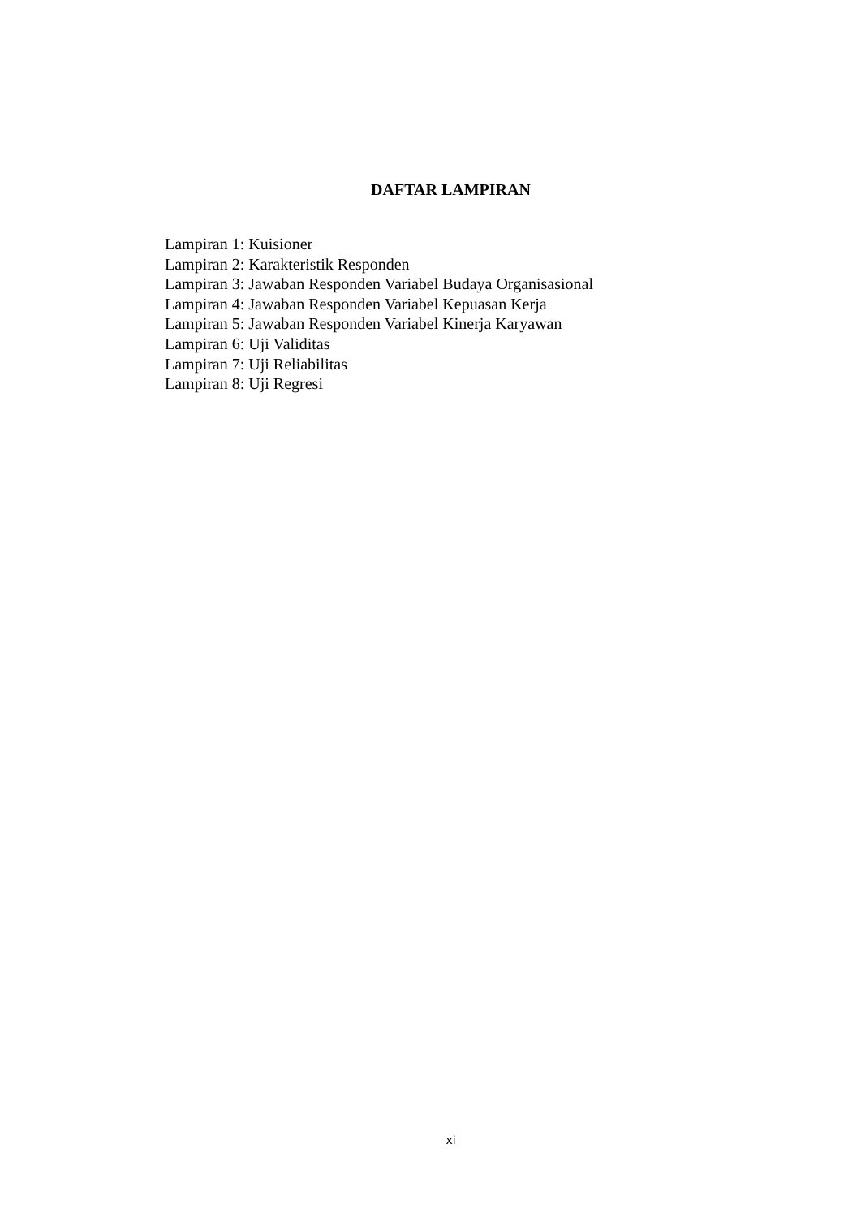DAFTAR LAMPIRAN
Lampiran 1: Kuisioner
Lampiran 2: Karakteristik Responden
Lampiran 3: Jawaban Responden Variabel Budaya Organisasional
Lampiran 4: Jawaban Responden Variabel Kepuasan Kerja
Lampiran 5: Jawaban Responden Variabel Kinerja Karyawan
Lampiran 6: Uji Validitas
Lampiran 7: Uji Reliabilitas
Lampiran 8: Uji Regresi
xi